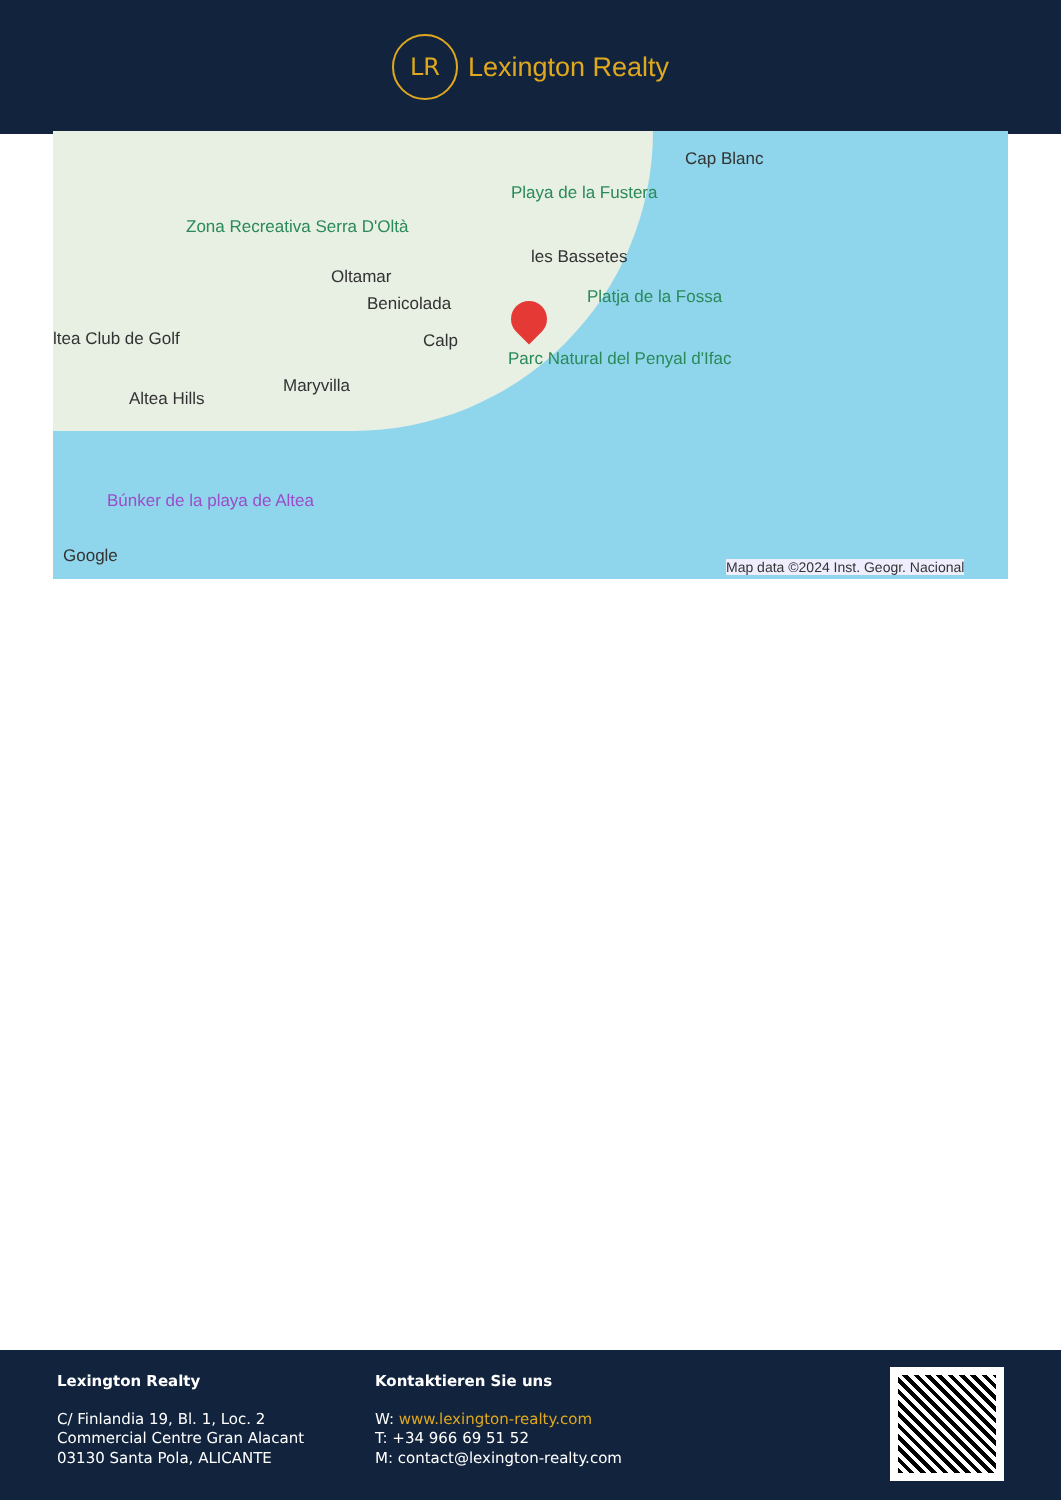LR
Lexington Realty
Cap Blanc
Playa de la Fustera
Zona Recreativa Serra D'Oltà
les Bassetes
Oltamar
Benicolada Platja de la Fossa
Calp
Parc Natural del Penyal d'Ifac
ltea Club de Golf
Altea Hills
Maryvilla
Búnker de la playa de Altea
Google
Map data ©2024 Inst. Geogr. Nacional
Lexington Realty
C/ Finlandia 19, Bl. 1, Loc. 2
Commercial Centre Gran Alacant
03130 Santa Pola, ALICANTE
Kontaktieren Sie uns
W: www.lexington-realty.com
T: +34 966 69 51 52
M: contact@lexington-realty.com